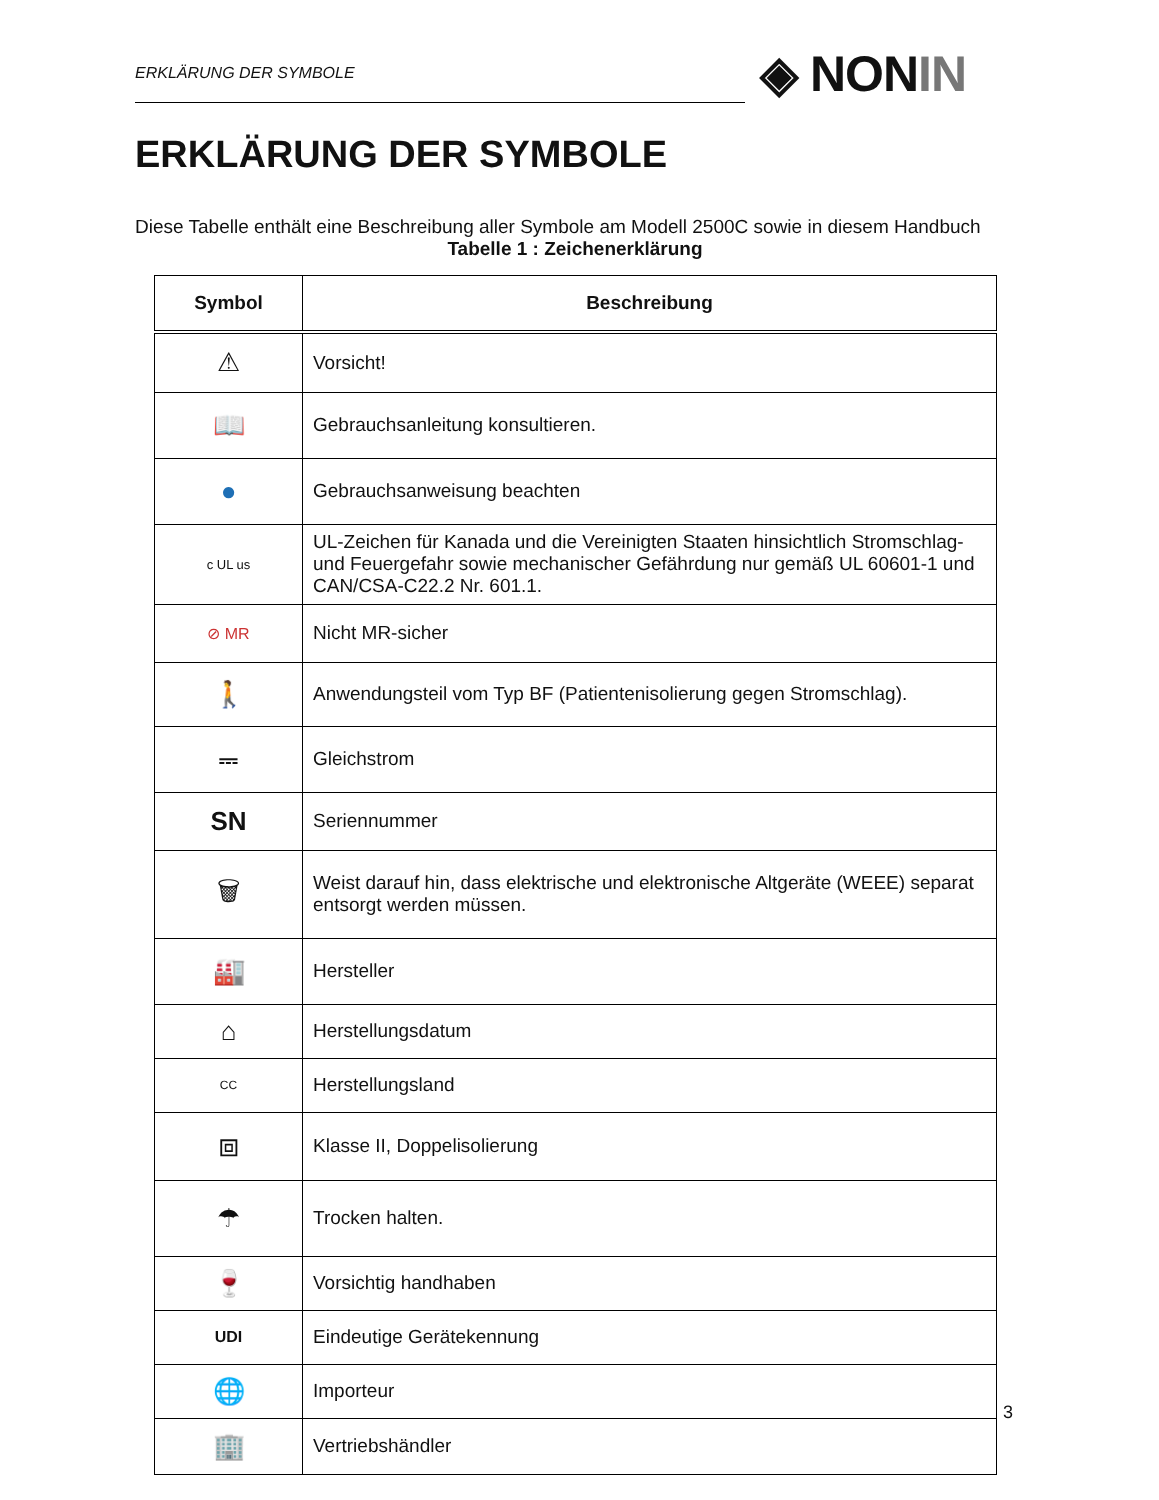ERKLÄRUNG DER SYMBOLE
◈ NONIN
ERKLÄRUNG DER SYMBOLE
Diese Tabelle enthält eine Beschreibung aller Symbole am Modell 2500C sowie in diesem Handbuch
Tabelle 1 : Zeichenerklärung
| Symbol | Beschreibung |
| --- | --- |
| ⚠ | Vorsicht! |
| 📖 | Gebrauchsanleitung konsultieren. |
| ● | Gebrauchsanweisung beachten |
| c UL us | UL-Zeichen für Kanada und die Vereinigten Staaten hinsichtlich Stromschlag- und Feuergefahr sowie mechanischer Gefährdung nur gemäß UL 60601-1 und CAN/CSA-C22.2 Nr. 601.1. |
| ⊘ MR | Nicht MR-sicher |
| 🚶 | Anwendungsteil vom Typ BF (Patientenisolierung gegen Stromschlag). |
| ⎓ | Gleichstrom |
| SN | Seriennummer |
| 🗑 | Weist darauf hin, dass elektrische und elektronische Altgeräte (WEEE) separat entsorgt werden müssen. |
| 🏭 | Hersteller |
| ⌂ | Herstellungsdatum |
| CC | Herstellungsland |
| ⧈ | Klasse II, Doppelisolierung |
| ☂ | Trocken halten. |
| 🍷 | Vorsichtig handhaben |
| UDI | Eindeutige Gerätekennung |
| 🌐 | Importeur |
| 🏢 | Vertriebshändler |
3